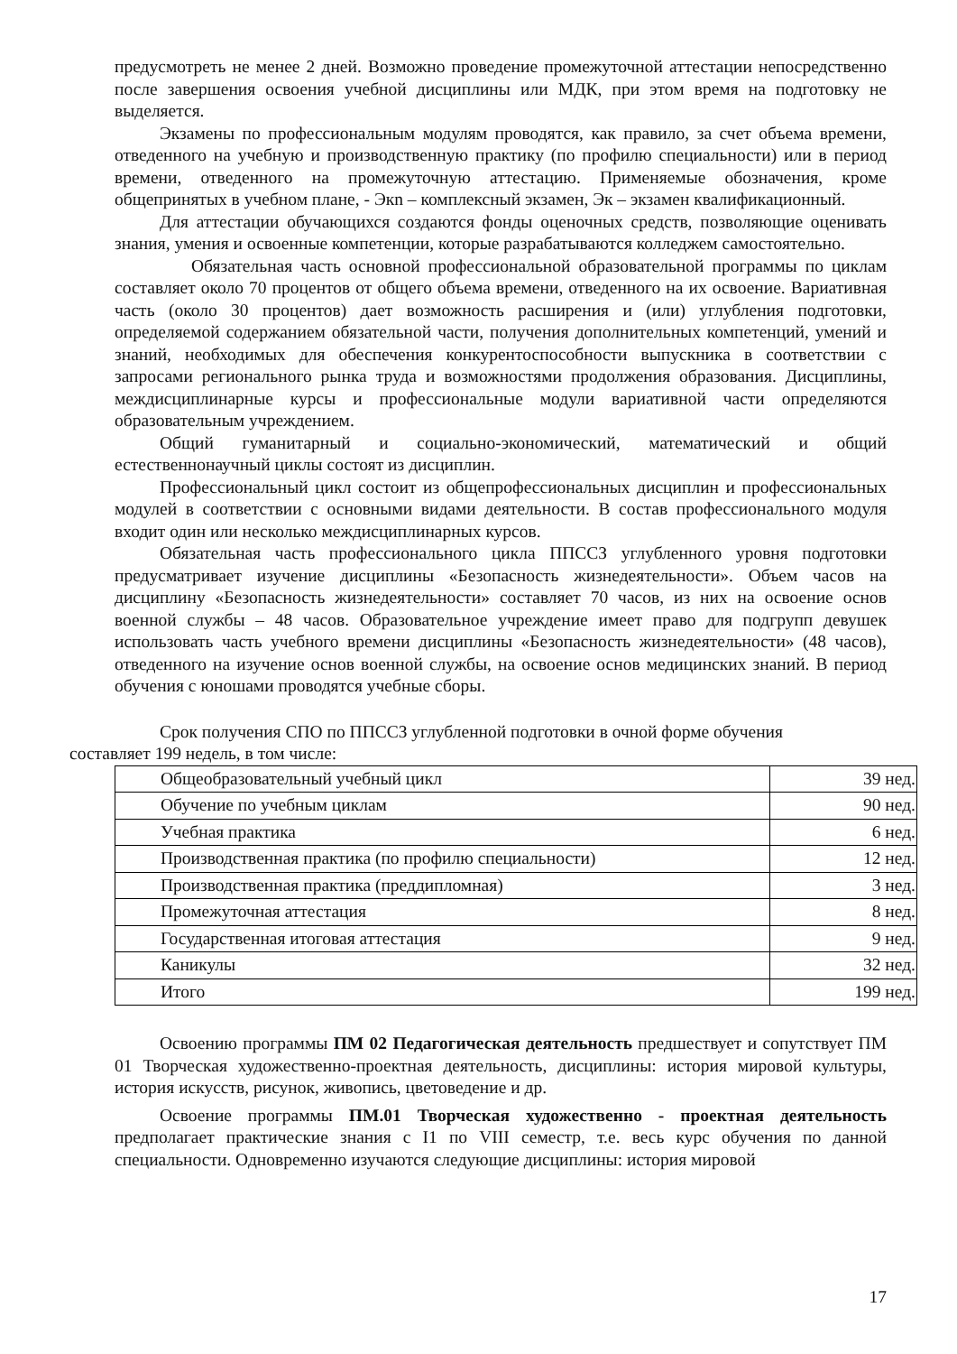предусмотреть не менее 2 дней. Возможно проведение промежуточной аттестации непосредственно после завершения освоения учебной дисциплины или МДК, при этом время на подготовку не выделяется.
Экзамены по профессиональным модулям проводятся, как правило, за счет объема времени, отведенного на учебную и производственную практику (по профилю специальности) или в период времени, отведенного на промежуточную аттестацию. Применяемые обозначения, кроме общепринятых в учебном плане, - Экn – комплексный экзамен, Эк – экзамен квалификационный.
Для аттестации обучающихся создаются фонды оценочных средств, позволяющие оценивать знания, умения и освоенные компетенции, которые разрабатываются колледжем самостоятельно.
Обязательная часть основной профессиональной образовательной программы по циклам составляет около 70 процентов от общего объема времени, отведенного на их освоение. Вариативная часть (около 30 процентов) дает возможность расширения и (или) углубления подготовки, определяемой содержанием обязательной части, получения дополнительных компетенций, умений и знаний, необходимых для обеспечения конкурентоспособности выпускника в соответствии с запросами регионального рынка труда и возможностями продолжения образования. Дисциплины, междисциплинарные курсы и профессиональные модули вариативной части определяются образовательным учреждением.
Общий гуманитарный и социально-экономический, математический и общий естественнонаучный циклы состоят из дисциплин.
Профессиональный цикл состоит из общепрофессиональных дисциплин и профессиональных модулей в соответствии с основными видами деятельности. В состав профессионального модуля входит один или несколько междисциплинарных курсов.
Обязательная часть профессионального цикла ППССЗ углубленного уровня подготовки предусматривает изучение дисциплины «Безопасность жизнедеятельности». Объем часов на дисциплину «Безопасность жизнедеятельности» составляет 70 часов, из них на освоение основ военной службы – 48 часов. Образовательное учреждение имеет право для подгрупп девушек использовать часть учебного времени дисциплины «Безопасность жизнедеятельности» (48 часов), отведенного на изучение основ военной службы, на освоение основ медицинских знаний. В период обучения с юношами проводятся учебные сборы.
Срок получения СПО по ППССЗ углубленной подготовки в очной форме обучения
составляет 199 недель, в том числе:
| Общеобразовательный учебный цикл | 39 нед. |
| Обучение по учебным циклам | 90 нед. |
| Учебная практика | 6 нед. |
| Производственная практика (по профилю специальности) | 12 нед. |
| Производственная практика (преддипломная) | 3 нед. |
| Промежуточная аттестация | 8 нед. |
| Государственная итоговая аттестация | 9 нед. |
| Каникулы | 32 нед. |
| Итого | 199 нед. |
Освоению программы ПМ 02 Педагогическая деятельность предшествует и сопутствует ПМ 01 Творческая художественно-проектная деятельность, дисциплины: история мировой культуры, история искусств, рисунок, живопись, цветоведение и др.
Освоение программы ПМ.01 Творческая художественно - проектная деятельность предполагает практические знания с I1 по VIII семестр, т.е. весь курс обучения по данной специальности. Одновременно изучаются следующие дисциплины: история мировой
17